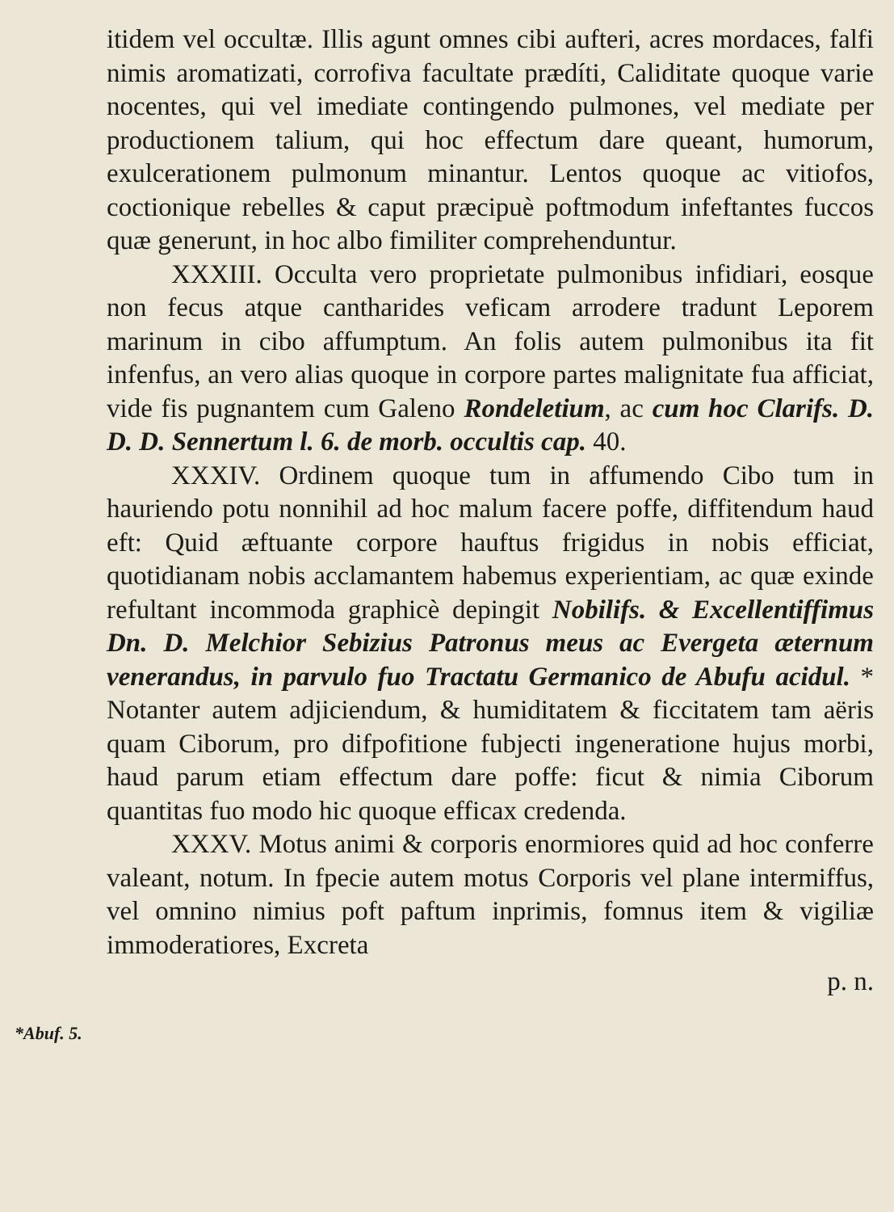itidem vel occultæ. Illis agunt omnes cibi aufteri, acres mordaces, falfi nimis aromatizati, corrofiva facultate prædíti, Caliditate quoque varie nocentes, qui vel imediate contingendo pulmones, vel mediate per productionem talium, qui hoc effectum dare queant, humorum, exulcerationem pulmonum minantur. Lentos quoque ac vitiofos, coctionique rebelles & caput præcipuè poftmodum infeftantes fuccos quæ generunt, in hoc albo fimiliter comprehenduntur.
XXXIII. Occulta vero proprietate pulmonibus infidiari, eosque non fecus atque cantharides veficam arrodere tradunt Leporem marinum in cibo affumptum. An folis autem pulmonibus ita fit infenfus, an vero alias quoque in corpore partes malignitate fua afficiat, vide fis pugnantem cum Galeno Rondeletium, ac cum hoc Clarifs. D. D. D. Sennertum l. 6. de morb. occultis cap. 40.
XXXIV. Ordinem quoque tum in affumendo Cibo tum in hauriendo potu nonnihil ad hoc malum facere poffe, diffitendum haud eft: Quid æftuante corpore hauftus frigidus in nobis efficiat, quotidianam nobis acclamantem habemus experientiam, ac quæ exinde refultant incommoda graphicè depingit Nobilifs. & Excellentiffimus Dn. D. Melchior Sebizius Patronus meus ac Evergeta æternum venerandus, in parvulo fuo Tractatu Germanico de Abufu acidul. * Notanter autem adjiciendum, & humiditatem & ficcitatem tam aëris quam Ciborum, pro difpofitione fubjecti ingeneratione hujus morbi, haud parum etiam effectum dare poffe: ficut & nimia Ciborum quantitas fuo modo hic quoque efficax credenda.
XXXV. Motus animi & corporis enormiores quid ad hoc conferre valeant, notum. In fpecie autem motus Corporis vel plane intermiffus, vel omnino nimius poft paftum inprimis, fomnus item & vigiliæ immoderatiores, Excreta
p. n.
*Abuf. 5.